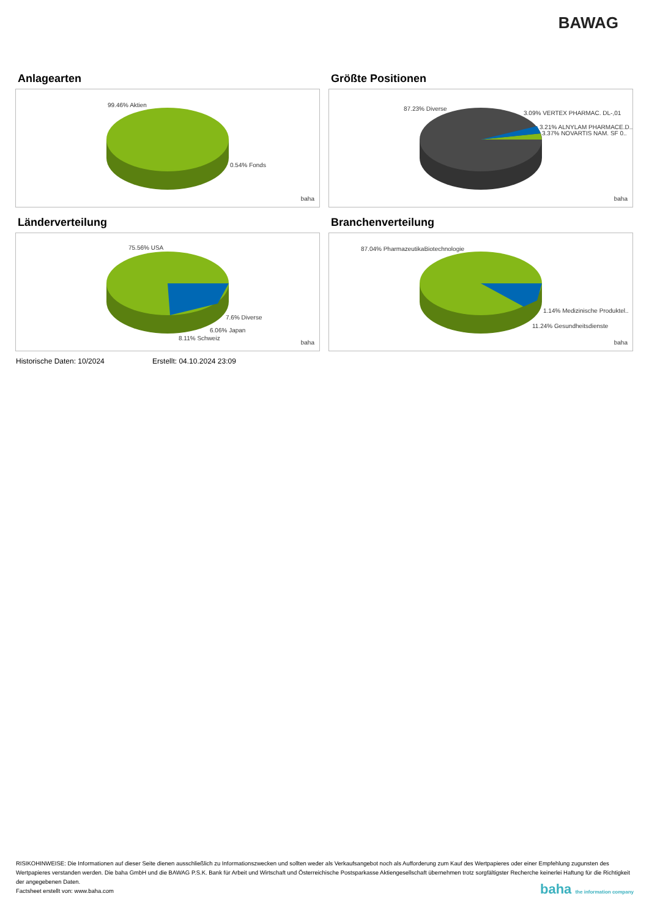BAWAG
Anlagearten
99.46% Aktien
0.54% Fonds
baha
Größte Positionen
87.23% Diverse
3.09% VERTEX PHARMAC. DL-,01
3.21% ALNYLAM PHARMACE.D..
3.37% NOVARTIS NAM. SF 0..
baha
Länderverteilung
75.56% USA
7.6% Diverse
6.06% Japan
8.11% Schweiz
baha
Branchenverteilung
87.04% PharmazeutikaBiotechnologie
1.14% Medizinische Produktel..
11.24% Gesundheitsdienste
baha
Historische Daten: 10/2024 Erstellt: 04.10.2024 23:09
RISIKOHINWEISE: Die Informationen auf dieser Seite dienen ausschließlich zu Informationszwecken und sollten weder als Verkaufsangebot noch als Aufforderung zum Kauf des Wertpapieres oder einer Empfehlung zugunsten des Wertpapieres verstanden werden. Die baha GmbH und die BAWAG P.S.K. Bank für Arbeit und Wirtschaft und Österreichische Postsparkasse Aktiengesellschaft übernehmen trotz sorgfältigster Recherche keinerlei Haftung für die Richtigkeit der angegebenen Daten.
Factsheet erstellt von: www.baha.com
baha the information company